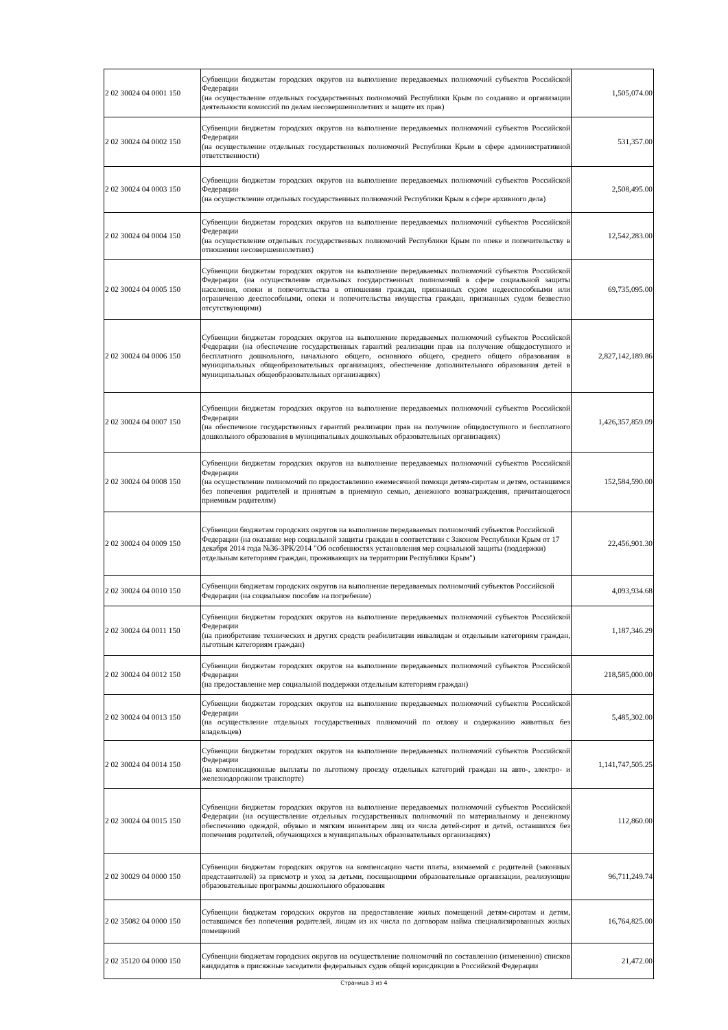| 2 02 30024 04 0001 150 | Субвенции бюджетам городских округов на выполнение передаваемых полномочий субъектов Российской Федерации (на осуществление отдельных государственных полномочий Республики Крым по созданию и организации деятельности комиссий по делам несовершеннолетних и защите их прав) | 1,505,074.00 |
| 2 02 30024 04 0002 150 | Субвенции бюджетам городских округов на выполнение передаваемых полномочий субъектов Российской Федерации (на осуществление отдельных государственных полномочий Республики Крым в сфере административной ответственности) | 531,357.00 |
| 2 02 30024 04 0003 150 | Субвенции бюджетам городских округов на выполнение передаваемых полномочий субъектов Российской Федерации (на осуществление отдельных государственных полномочий Республики Крым в сфере архивного дела) | 2,508,495.00 |
| 2 02 30024 04 0004 150 | Субвенции бюджетам городских округов на выполнение передаваемых полномочий субъектов Российской Федерации (на осуществление отдельных государственных полномочий Республики Крым по опеке и попечительству в отношении несовершеннолетних) | 12,542,283.00 |
| 2 02 30024 04 0005 150 | Субвенции бюджетам городских округов на выполнение передаваемых полномочий субъектов Российской Федерации (на осуществление отдельных государственных полномочий в сфере социальной защиты населения, опеки и попечительства в отношении граждан, признанных судом недееспособными или ограниченно дееспособными, опеки и попечительства имущества граждан, признанных судом безвестно отсутствующими) | 69,735,095.00 |
| 2 02 30024 04 0006 150 | Субвенции бюджетам городских округов на выполнение передаваемых полномочий субъектов Российской Федерации (на обеспечение государственных гарантий реализации прав на получение общедоступного и бесплатного дошкольного, начального общего, основного общего, среднего общего образования в муниципальных общеобразовательных организациях, обеспечение дополнительного образования детей в муниципальных общеобразовательных организациях) | 2,827,142,189.86 |
| 2 02 30024 04 0007 150 | Субвенции бюджетам городских округов на выполнение передаваемых полномочий субъектов Российской Федерации (на обеспечение государственных гарантий реализации прав на получение общедоступного и бесплатного дошкольного образования в муниципальных дошкольных образовательных организациях) | 1,426,357,859.09 |
| 2 02 30024 04 0008 150 | Субвенции бюджетам городских округов на выполнение передаваемых полномочий субъектов Российской Федерации (на осуществление полномочий по предоставлению ежемесячной помощи детям-сиротам и детям, оставшимся без попечения родителей и принятым в приемную семью, денежного вознаграждения, причитающегося приемным родителям) | 152,584,590.00 |
| 2 02 30024 04 0009 150 | Субвенции бюджетам городских округов на выполнение передаваемых полномочий субъектов Российской Федерации (на оказание мер социальной защиты граждан в соответствии с Законом Республики Крым от 17 декабря 2014 года №36-ЗРК/2014 "Об особенностях установления мер социальной защиты (поддержки) отдельным категориям граждан, проживающих на территории Республики Крым") | 22,456,901.30 |
| 2 02 30024 04 0010 150 | Субвенции бюджетам городских округов на выполнение передаваемых полномочий субъектов Российской Федерации (на социальное пособие на погребение) | 4,093,934.68 |
| 2 02 30024 04 0011 150 | Субвенции бюджетам городских округов на выполнение передаваемых полномочий субъектов Российской Федерации (на приобретение технических и других средств реабилитации инвалидам и отдельным категориям граждан, льготным категориям граждан) | 1,187,346.29 |
| 2 02 30024 04 0012 150 | Субвенции бюджетам городских округов на выполнение передаваемых полномочий субъектов Российской Федерации (на предоставление мер социальной поддержки отдельным категориям граждан) | 218,585,000.00 |
| 2 02 30024 04 0013 150 | Субвенции бюджетам городских округов на выполнение передаваемых полномочий субъектов Российской Федерации (на осуществление отдельных государственных полномочий по отлову и содержанию животных без владельцев) | 5,485,302.00 |
| 2 02 30024 04 0014 150 | Субвенции бюджетам городских округов на выполнение передаваемых полномочий субъектов Российской Федерации (на компенсационные выплаты по льготному проезду отдельных категорий граждан на авто-, электро- и железнодорожном транспорте) | 1,141,747,505.25 |
| 2 02 30024 04 0015 150 | Субвенции бюджетам городских округов на выполнение передаваемых полномочий субъектов Российской Федерации (на осуществление отдельных государственных полномочий по материальному и денежному обеспечению одеждой, обувью и мягким инвентарем лиц из числа детей-сирот и детей, оставшихся без попечения родителей, обучающихся в муниципальных образовательных организациях) | 112,860.00 |
| 2 02 30029 04 0000 150 | Субвенции бюджетам городских округов на компенсацию части платы, взимаемой с родителей (законных представителей) за присмотр и уход за детьми, посещающими образовательные организации, реализующие образовательные программы дошкольного образования | 96,711,249.74 |
| 2 02 35082 04 0000 150 | Субвенции бюджетам городских округов на предоставление жилых помещений детям-сиротам и детям, оставшимся без попечения родителей, лицам из их числа по договорам найма специализированных жилых помещений | 16,764,825.00 |
| 2 02 35120 04 0000 150 | Субвенции бюджетам городских округов на осуществление полномочий по составлению (изменению) списков кандидатов в присяжные заседатели федеральных судов общей юрисдикции в Российской Федерации | 21,472.00 |
Страница 3 из 4